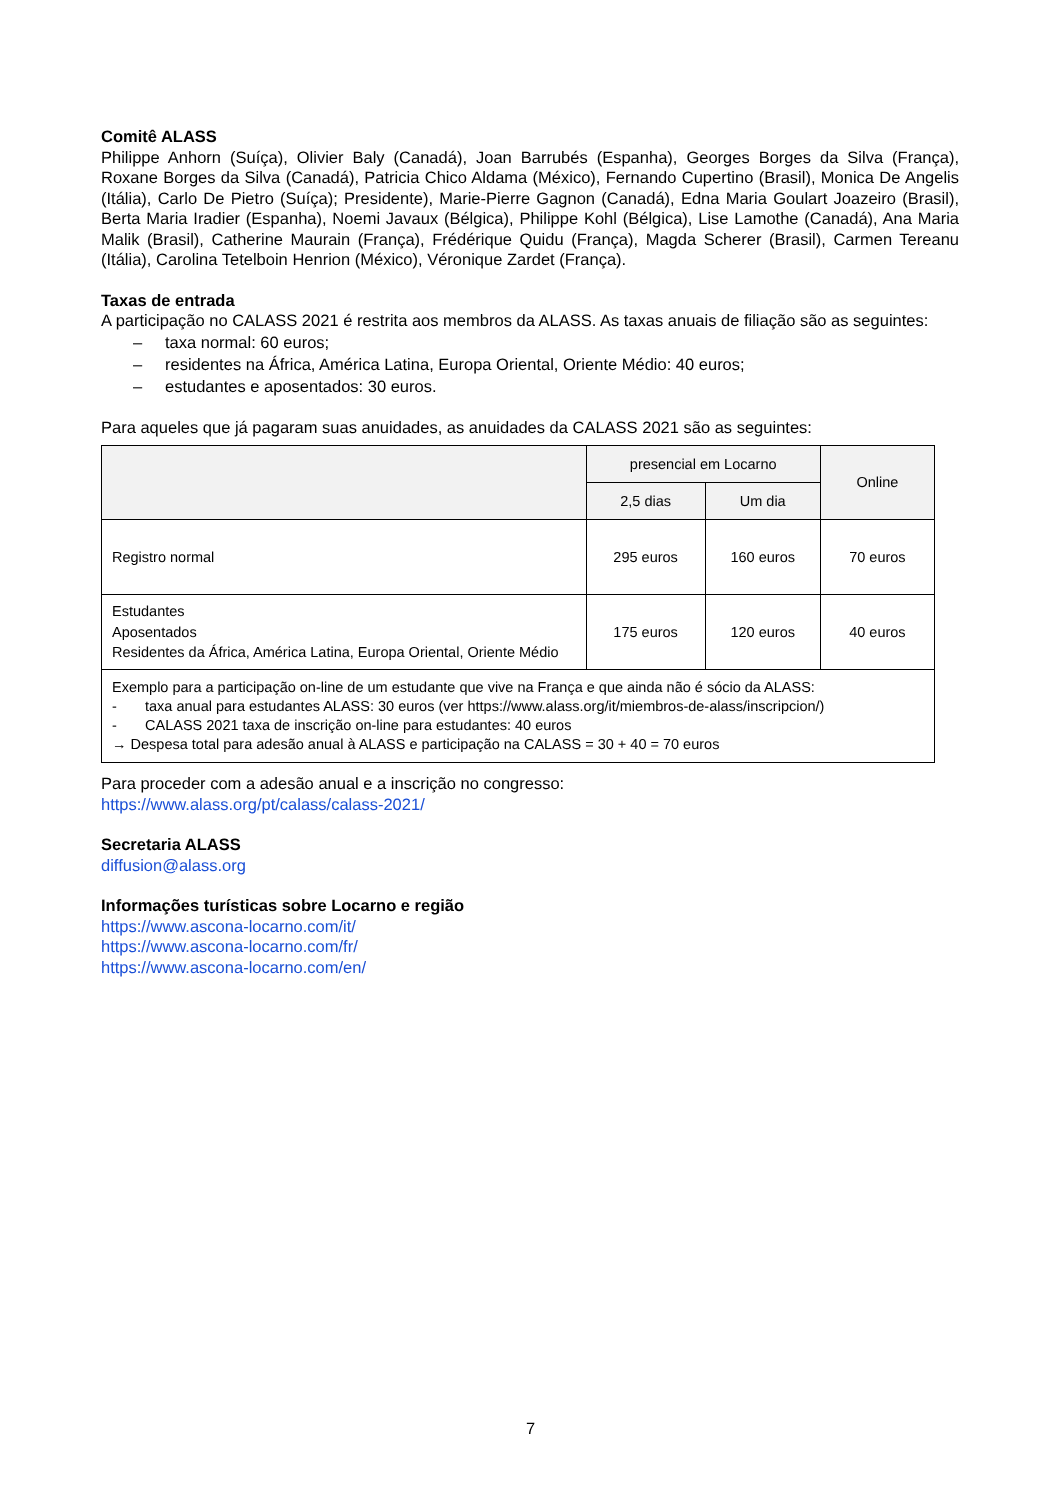Comitê ALASS
Philippe Anhorn (Suíça), Olivier Baly (Canadá), Joan Barrubés (Espanha), Georges Borges da Silva (França), Roxane Borges da Silva (Canadá), Patricia Chico Aldama (México), Fernando Cupertino (Brasil), Monica De Angelis (Itália), Carlo De Pietro (Suíça); Presidente), Marie-Pierre Gagnon (Canadá), Edna Maria Goulart Joazeiro (Brasil), Berta Maria Iradier (Espanha), Noemi Javaux (Bélgica), Philippe Kohl (Bélgica), Lise Lamothe (Canadá), Ana Maria Malik (Brasil), Catherine Maurain (França), Frédérique Quidu (França), Magda Scherer (Brasil), Carmen Tereanu (Itália), Carolina Tetelboin Henrion (México), Véronique Zardet (França).
Taxas de entrada
A participação no CALASS 2021 é restrita aos membros da ALASS. As taxas anuais de filiação são as seguintes:
– taxa normal: 60 euros;
– residentes na África, América Latina, Europa Oriental, Oriente Médio: 40 euros;
– estudantes e aposentados: 30 euros.
Para aqueles que já pagaram suas anuidades, as anuidades da CALASS 2021 são as seguintes:
| | presencial em Locarno | | Online |
| --- | --- | --- | --- |
| | 2,5 dias | Um dia | |
| Registro normal | 295 euros | 160 euros | 70 euros |
| Estudantes Aposentados Residentes da África, América Latina, Europa Oriental, Oriente Médio | 175 euros | 120 euros | 40 euros |
| Exemplo para a participação on-line de um estudante que vive na França e que ainda não é sócio da ALASS: - taxa anual para estudantes ALASS: 30 euros (ver https://www.alass.org/it/miembros-de-alass/inscripcion/) - CALASS 2021 taxa de inscrição on-line para estudantes: 40 euros → Despesa total para adesão anual à ALASS e participação na CALASS = 30 + 40 = 70 euros | | | |
Para proceder com a adesão anual e a inscrição no congresso:
https://www.alass.org/pt/calass/calass-2021/
Secretaria ALASS
diffusion@alass.org
Informações turísticas sobre Locarno e região
https://www.ascona-locarno.com/it/
https://www.ascona-locarno.com/fr/
https://www.ascona-locarno.com/en/
7